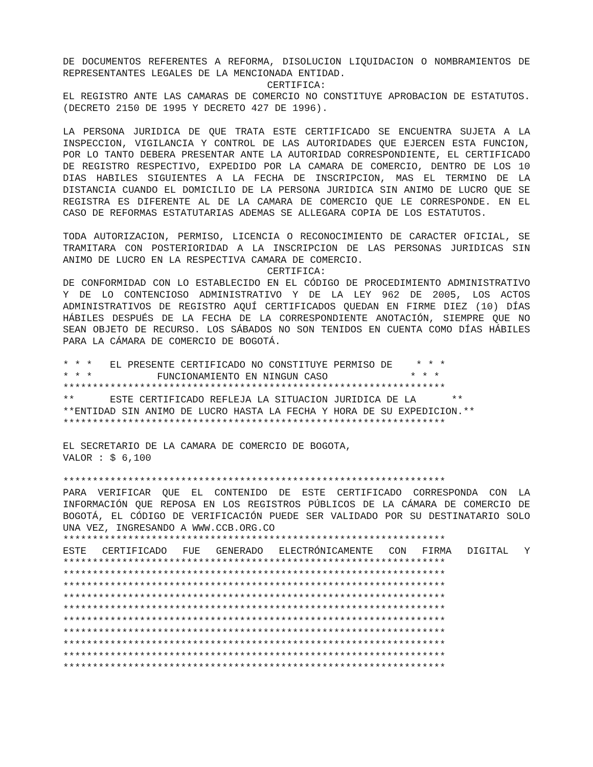DE DOCUMENTOS REFERENTES A REFORMA, DISOLUCION LIQUIDACION O NOMBRAMIENTOS DE REPRESENTANTES LEGALES DE LA MENCIONADA ENTIDAD.
CERTIFICA:
EL REGISTRO ANTE LAS CAMARAS DE COMERCIO NO CONSTITUYE APROBACION DE ESTATUTOS. (DECRETO 2150 DE 1995 Y DECRETO 427 DE 1996).
LA PERSONA JURIDICA DE QUE TRATA ESTE CERTIFICADO SE ENCUENTRA SUJETA A LA INSPECCION, VIGILANCIA Y CONTROL DE LAS AUTORIDADES QUE EJERCEN ESTA FUNCION, POR LO TANTO DEBERA PRESENTAR ANTE LA AUTORIDAD CORRESPONDIENTE, EL CERTIFICADO DE REGISTRO RESPECTIVO, EXPEDIDO POR LA CAMARA DE COMERCIO, DENTRO DE LOS 10 DIAS HABILES SIGUIENTES A LA FECHA DE INSCRIPCION, MAS EL TERMINO DE LA DISTANCIA CUANDO EL DOMICILIO DE LA PERSONA JURIDICA SIN ANIMO DE LUCRO QUE SE REGISTRA ES DIFERENTE AL DE LA CAMARA DE COMERCIO QUE LE CORRESPONDE. EN EL CASO DE REFORMAS ESTATUTARIAS ADEMAS SE ALLEGARA COPIA DE LOS ESTATUTOS.
TODA AUTORIZACION, PERMISO, LICENCIA O RECONOCIMIENTO DE CARACTER OFICIAL, SE TRAMITARA CON POSTERIORIDAD A LA INSCRIPCION DE LAS PERSONAS JURIDICAS SIN ANIMO DE LUCRO EN LA RESPECTIVA CAMARA DE COMERCIO.
CERTIFICA:
DE CONFORMIDAD CON LO ESTABLECIDO EN EL CÓDIGO DE PROCEDIMIENTO ADMINISTRATIVO Y DE LO CONTENCIOSO ADMINISTRATIVO Y DE LA LEY 962 DE 2005, LOS ACTOS ADMINISTRATIVOS DE REGISTRO AQUÍ CERTIFICADOS QUEDAN EN FIRME DIEZ (10) DÍAS HÁBILES DESPUÉS DE LA FECHA DE LA CORRESPONDIENTE ANOTACIÓN, SIEMPRE QUE NO SEAN OBJETO DE RECURSO. LOS SÁBADOS NO SON TENIDOS EN CUENTA COMO DÍAS HÁBILES PARA LA CÁMARA DE COMERCIO DE BOGOTÁ.
* * * EL PRESENTE CERTIFICADO NO CONSTITUYE PERMISO DE * * *
* * * FUNCIONAMIENTO EN NINGUN CASO * * *
*****************************************************************
** ESTE CERTIFICADO REFLEJA LA SITUACION JURIDICA DE LA **
**ENTIDAD SIN ANIMO DE LUCRO HASTA LA FECHA Y HORA DE SU EXPEDICION.**
*****************************************************************
EL SECRETARIO DE LA CAMARA DE COMERCIO DE BOGOTA,
VALOR : $ 6,100
*****************************************************************
PARA VERIFICAR QUE EL CONTENIDO DE ESTE CERTIFICADO CORRESPONDA CON LA INFORMACIÓN QUE REPOSA EN LOS REGISTROS PÚBLICOS DE LA CÁMARA DE COMERCIO DE BOGOTÁ, EL CÓDIGO DE VERIFICACIÓN PUEDE SER VALIDADO POR SU DESTINATARIO SOLO UNA VEZ, INGRESANDO A WWW.CCB.ORG.CO
*****************************************************************
ESTE CERTIFICADO FUE GENERADO ELECTRÓNICAMENTE CON FIRMA DIGITAL Y
*****************************************************************
*****************************************************************
*****************************************************************
*****************************************************************
*****************************************************************
*****************************************************************
*****************************************************************
*****************************************************************
*****************************************************************
*****************************************************************